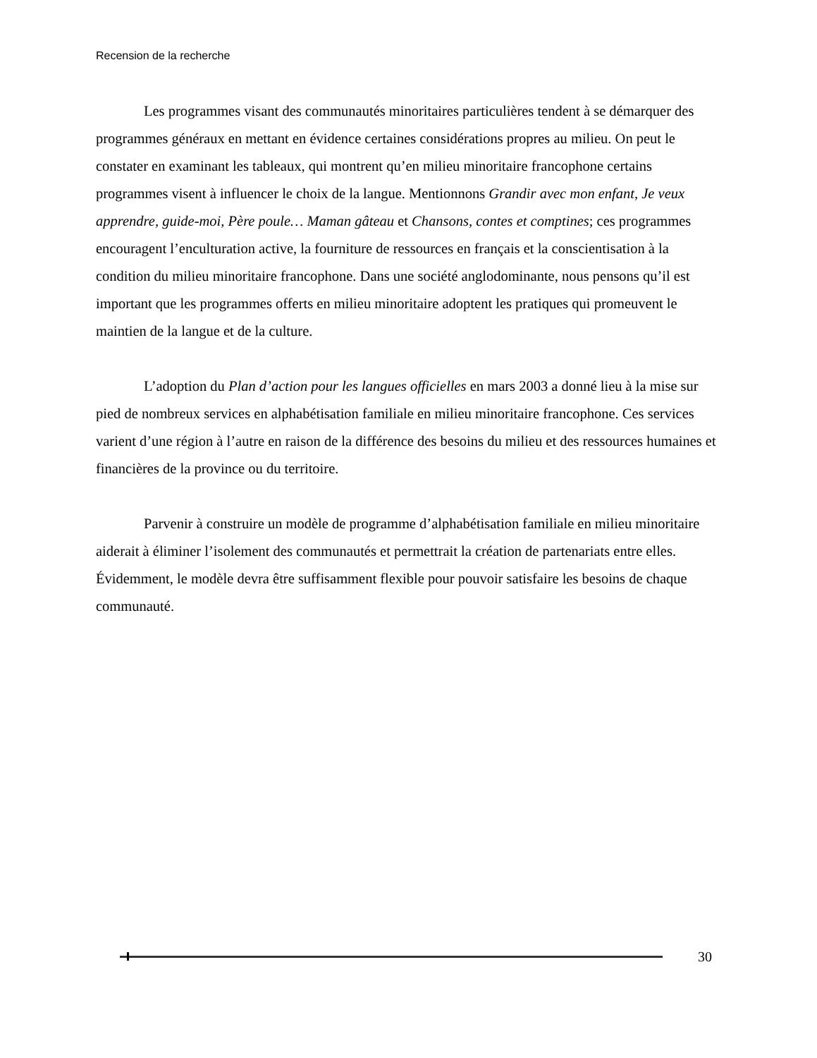Recension de la recherche
Les programmes visant des communautés minoritaires particulières tendent à se démarquer des programmes généraux en mettant en évidence certaines considérations propres au milieu. On peut le constater en examinant les tableaux, qui montrent qu’en milieu minoritaire francophone certains programmes visent à influencer le choix de la langue. Mentionnons Grandir avec mon enfant, Je veux apprendre, guide-moi, Père poule… Maman gâteau et Chansons, contes et comptines; ces programmes encouragent l’enculturation active, la fourniture de ressources en français et la conscientisation à la condition du milieu minoritaire francophone. Dans une société anglodominante, nous pensons qu’il est important que les programmes offerts en milieu minoritaire adoptent les pratiques qui promeuvent le maintien de la langue et de la culture.
L’adoption du Plan d’action pour les langues officielles en mars 2003 a donné lieu à la mise sur pied de nombreux services en alphabétisation familiale en milieu minoritaire francophone. Ces services varient d’une région à l’autre en raison de la différence des besoins du milieu et des ressources humaines et financières de la province ou du territoire.
Parvenir à construire un modèle de programme d’alphabétisation familiale en milieu minoritaire aiderait à éliminer l’isolement des communautés et permettrait la création de partenariats entre elles. Évidemment, le modèle devra être suffisamment flexible pour pouvoir satisfaire les besoins de chaque communauté.
30